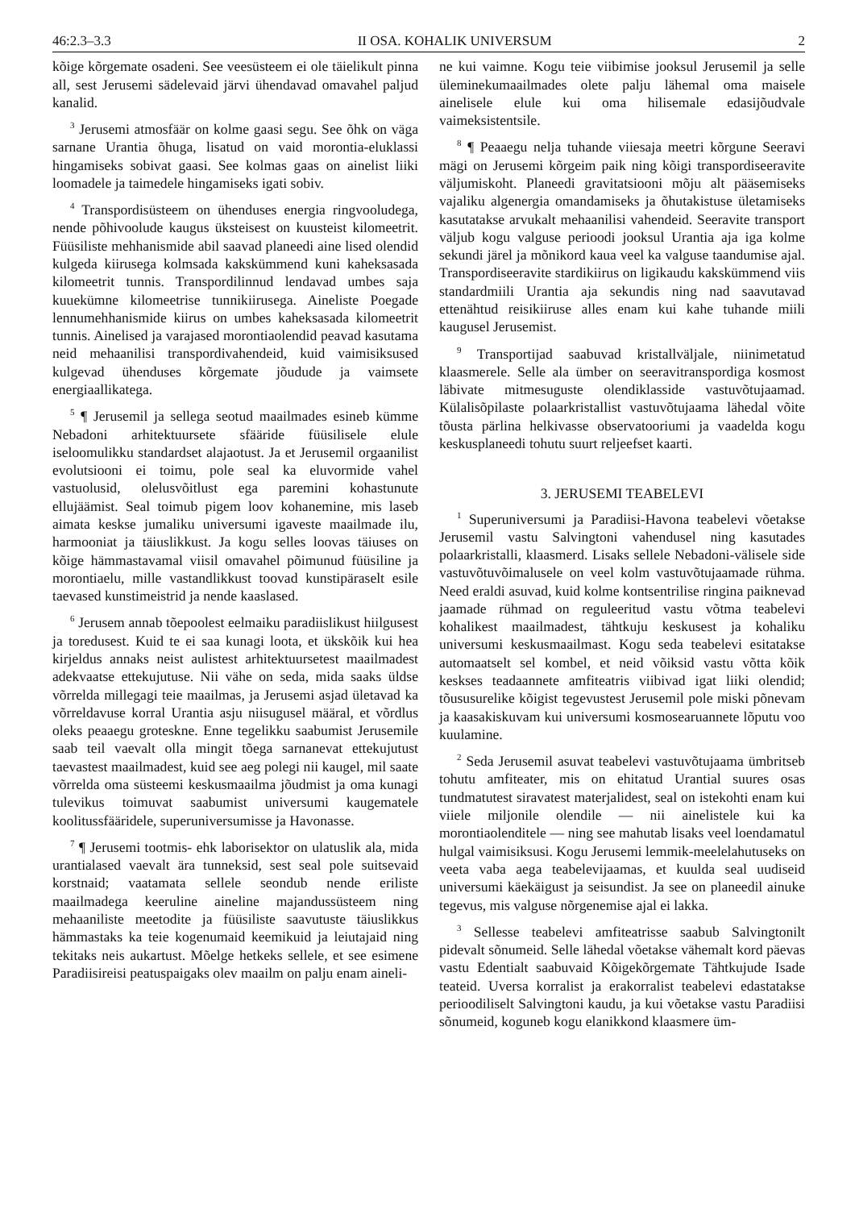46:2.3–3.3 II OSA. KOHALIK UNIVERSUM 2
kõige kõrgemate osadeni. See veesüsteem ei ole täielikult pinna all, sest Jerusemi sädelevaid järvi ühendavad omavahel paljud kanalid.
<sup>3</sup> Jerusemi atmosfäär on kolme gaasi segu. See õhk on väga sarnane Urantia õhuga, lisatud on vaid morontia-eluklassi hingamiseks sobivat gaasi. See kolmas gaas on ainelist liiki loomadele ja taimedele hingamiseks igati sobiv.
<sup>4</sup> Transpordisüsteem on ühenduses energia ringvooludega, nende põhivoolude kaugus üksteisest on kuusteist kilomeetrit. Füüsiliste mehhanismide abil saavad planeedi aine lised olendid kulgeda kiirusega kolmsada kakskümmend kuni kaheksasada kilomeetrit tunnis. Transpordilinnud lendavad umbes saja kuuekümne kilomeetrise tunnikiirusega. Aineliste Poegade lennumehhanismide kiirus on umbes kaheksasada kilomeetrit tunnis. Ainelised ja varajased morontiaolendid peavad kasutama neid mehaanilisi transpordivahendeid, kuid vaimisiksused kulgevad ühenduses kõrgemate jõudude ja vaimsete energiaallikatega.
<sup>5</sup> ¶ Jerusemil ja sellega seotud maailmades esineb kümme Nebadoni arhitektuursete sfääride füüsilisele elule iseloomulikku standardset alajaotust. Ja et Jerusemil orgaanilist evolutsiooni ei toimu, pole seal ka eluvormide vahel vastuolusid, olelusvõitlust ega paremini kohastunute ellujäämist. Seal toimub pigem loov kohanemine, mis laseb aimata keskse jumaliku universumi igaveste maailmade ilu, harmooniat ja täiuslikkust. Ja kogu selles loovas täiuses on kõige hämmastavamal viisil omavahel põimunud füüsiline ja morontiaelu, mille vastandlikkust toovad kunstipäraselt esile taevased kunstimeistrid ja nende kaaslased.
<sup>6</sup> Jerusem annab tõepoolest eelmaiku paradiislikust hiilgusest ja toredusest. Kuid te ei saa kunagi loota, et ükskõik kui hea kirjeldus annaks neist aulistest arhitektuursetest maailmadest adekvaatse ettekujutuse. Nii vähe on seda, mida saaks üldse võrrelda millegagi teie maailmas, ja Jerusemi asjad ületavad ka võrreldavuse korral Urantia asju niisugusel määral, et võrdlus oleks peaaegu groteskne. Enne tegelikku saabumist Jerusemile saab teil vaevalt olla mingit tõega sarnanevat ettekujutust taevastest maailmadest, kuid see aeg polegi nii kaugel, mil saate võrrelda oma süsteemi keskusmaailma jõudmist ja oma kunagi tulevikus toimuvat saabumist universumi kaugematele koolitussfääridele, superuniversumisse ja Havonasse.
<sup>7</sup> ¶ Jerusemi tootmis- ehk laborisektor on ulatuslik ala, mida urantialased vaevalt ära tunneksid, sest seal pole suitsevaid korstnaid; vaatamata sellele seondub nende eriliste maailmadega keeruline aineline majandussüsteem ning mehaaniliste meetodite ja füüsiliste saavutuste täiuslikkus hämmastaks ka teie kogenumaid keemikuid ja leiutajaid ning tekitaks neis aukartust. Mõelge hetkeks sellele, et see esimene Paradiisireisi peatuspaigaks olev maailm on palju enam aineli-
ne kui vaimne. Kogu teie viibimise jooksul Jerusemil ja selle üleminekumaailmades olete palju lähemal oma maisele ainelisele elule kui oma hilisemale edasijõudvale vaimeksistentsile.
<sup>8</sup> ¶ Peaaegu nelja tuhande viiesaja meetri kõrgune Seeravi mägi on Jerusemi kõrgeim paik ning kõigi transpordiseeravite väljumiskoht. Planeedi gravitatsiooni mõju alt pääsemiseks vajaliku algenergia omandamiseks ja õhutakistuse ületamiseks kasutatakse arvukalt mehaanilisi vahendeid. Seeravite transport väljub kogu valguse perioodi jooksul Urantia aja iga kolme sekundi järel ja mõnikord kaua veel ka valguse taandumise ajal. Transpordiseeravite stardikiirus on ligikaudu kakskümmend viis standardmiili Urantia aja sekundis ning nad saavutavad ettenähtud reisikiiruse alles enam kui kahe tuhande miili kaugusel Jerusemist.
<sup>9</sup> Transportijad saabuvad kristallväljale, niinimetatud klaasmerele. Selle ala ümber on seeravitranspordiga kosmost läbivate mitmesuguste olendiklasside vastuvõtujaamad. Külalisõpilaste polaarkristallist vastuvõtujaama lähedal võite tõusta pärlina helkivasse observatooriumi ja vaadelda kogu keskusplaneedi tohutu suurt reljeefset kaarti.
3. JERUSEMI TEABELEVI
<sup>1</sup> Superuniversumi ja Paradiisi-Havona teabelevi võetakse Jerusemil vastu Salvingtoni vahendusel ning kasutades polaarkristalli, klaasmerd. Lisaks sellele Nebadoni-välisele side vastuvõtuvõimalusele on veel kolm vastuvõtujaamade rühma. Need eraldi asuvad, kuid kolme kontsentrilise ringina paiknevad jaamade rühmad on reguleeritud vastu võtma teabelevi kohalikest maailmadest, tähtkuju keskusest ja kohaliku universumi keskusmaailmast. Kogu seda teabelevi esitatakse automaatselt sel kombel, et neid võiksid vastu võtta kõik keskses teadaannete amfiteatris viibivad igat liiki olendid; tõususurelike kõigist tegevustest Jerusemil pole miski põnevam ja kaasakiskuvam kui universumi kosmosearuannete lõputu voo kuulamine.
<sup>2</sup> Seda Jerusemil asuvat teabelevi vastuvõtujaama ümbritseb tohutu amfiteater, mis on ehitatud Urantial suures osas tundmatutest siravatest materjalidest, seal on istekohti enam kui viiele miljonile olendile — nii ainelistele kui ka morontiaolenditele — ning see mahutab lisaks veel loendamatul hulgal vaimisiksusi. Kogu Jerusemi lemmik-meelelahutuseks on veeta vaba aega teabelevijaamas, et kuulda seal uudiseid universumi käekäigust ja seisundist. Ja see on planeedil ainuke tegevus, mis valguse nõrgenemise ajal ei lakka.
<sup>3</sup> Sellesse teabelevi amfiteatrisse saabub Salvingtonilt pidevalt sõnumeid. Selle lähedal võetakse vähemalt kord päevas vastu Edentialt saabuvaid Kõigekõrgemate Tähtkujude Isade teateid. Uversa korralist ja erakorralist teabelevi edastatakse perioodiliselt Salvingtoni kaudu, ja kui võetakse vastu Paradiisi sõnumeid, koguneb kogu elanikkond klaasmere üm-